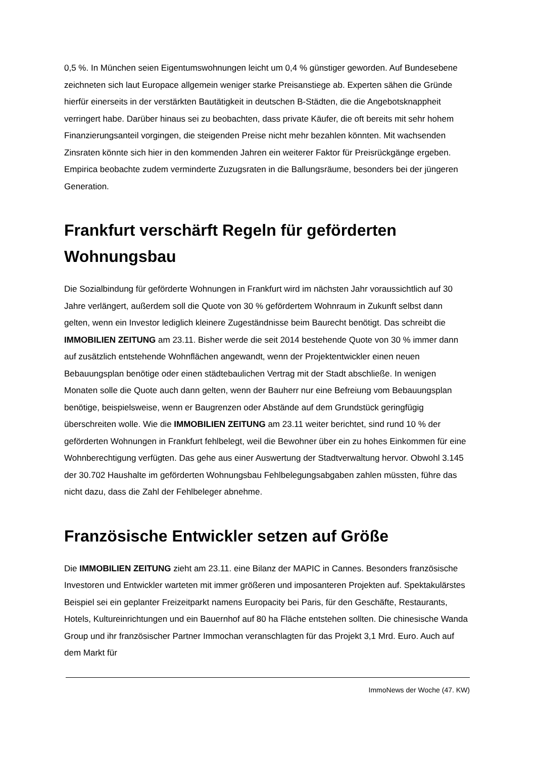0,5 %. In München seien Eigentumswohnungen leicht um 0,4 % günstiger geworden. Auf Bundesebene zeichneten sich laut Europace allgemein weniger starke Preisanstiege ab. Experten sähen die Gründe hierfür einerseits in der verstärkten Bautätigkeit in deutschen B-Städten, die die Angebotsknappheit verringert habe. Darüber hinaus sei zu beobachten, dass private Käufer, die oft bereits mit sehr hohem Finanzierungsanteil vorgingen, die steigenden Preise nicht mehr bezahlen könnten. Mit wachsenden Zinsraten könnte sich hier in den kommenden Jahren ein weiterer Faktor für Preisrückgänge ergeben. Empirica beobachte zudem verminderte Zuzugsraten in die Ballungsräume, besonders bei der jüngeren Generation.
Frankfurt verschärft Regeln für geförderten Wohnungsbau
Die Sozialbindung für geförderte Wohnungen in Frankfurt wird im nächsten Jahr voraussichtlich auf 30 Jahre verlängert, außerdem soll die Quote von 30 % gefördertem Wohnraum in Zukunft selbst dann gelten, wenn ein Investor lediglich kleinere Zugeständnisse beim Baurecht benötigt. Das schreibt die IMMOBILIEN ZEITUNG am 23.11. Bisher werde die seit 2014 bestehende Quote von 30 % immer dann auf zusätzlich entstehende Wohnflächen angewandt, wenn der Projektentwickler einen neuen Bebauungsplan benötige oder einen städtebaulichen Vertrag mit der Stadt abschließe. In wenigen Monaten solle die Quote auch dann gelten, wenn der Bauherr nur eine Befreiung vom Bebauungsplan benötige, beispielsweise, wenn er Baugrenzen oder Abstände auf dem Grundstück geringfügig überschreiten wolle. Wie die IMMOBILIEN ZEITUNG am 23.11 weiter berichtet, sind rund 10 % der geförderten Wohnungen in Frankfurt fehlbelegt, weil die Bewohner über ein zu hohes Einkommen für eine Wohnberechtigung verfügten. Das gehe aus einer Auswertung der Stadtverwaltung hervor. Obwohl 3.145 der 30.702 Haushalte im geförderten Wohnungsbau Fehlbelegungsabgaben zahlen müssten, führe das nicht dazu, dass die Zahl der Fehlbeleger abnehme.
Französische Entwickler setzen auf Größe
Die IMMOBILIEN ZEITUNG zieht am 23.11. eine Bilanz der MAPIC in Cannes. Besonders französische Investoren und Entwickler warteten mit immer größeren und imposanteren Projekten auf. Spektakulärstes Beispiel sei ein geplanter Freizeitparkt namens Europacity bei Paris, für den Geschäfte, Restaurants, Hotels, Kultureinrichtungen und ein Bauernhof auf 80 ha Fläche entstehen sollten. Die chinesische Wanda Group und ihr französischer Partner Immochan veranschlagten für das Projekt 3,1 Mrd. Euro. Auch auf dem Markt für
ImmoNews der Woche (47. KW)